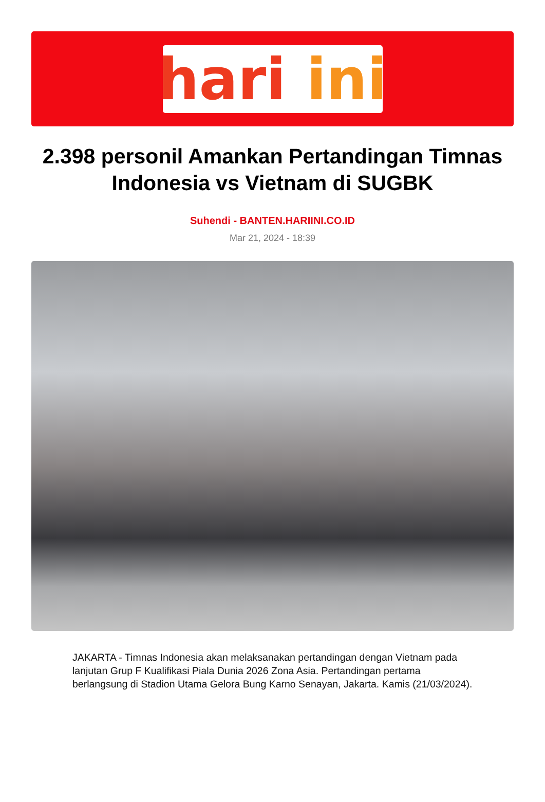hari ini
2.398 personil Amankan Pertandingan Timnas Indonesia vs Vietnam di SUGBK
Suhendi - BANTEN.HARIINI.CO.ID
Mar 21, 2024 - 18:39
JAKARTA - Timnas Indonesia akan melaksanakan pertandingan dengan Vietnam pada lanjutan Grup F Kualifikasi Piala Dunia 2026 Zona Asia. Pertandingan pertama berlangsung di Stadion Utama Gelora Bung Karno Senayan, Jakarta. Kamis (21/03/2024).